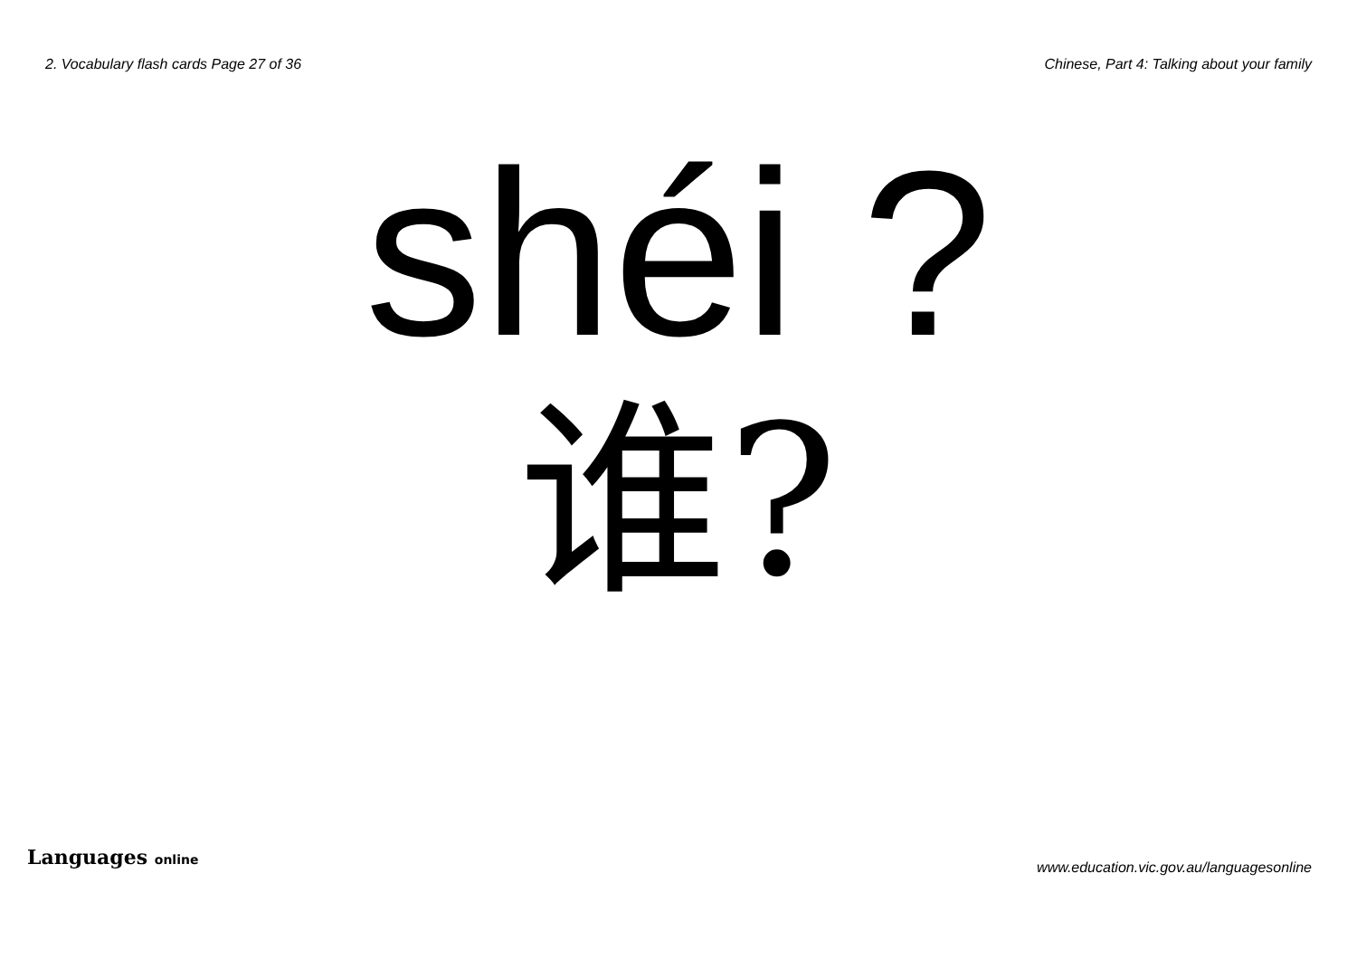2. Vocabulary flash cards Page 27 of 36
Chinese, Part 4: Talking about your family
shéi ?
谁?
Languages online
www.education.vic.gov.au/languagesonline